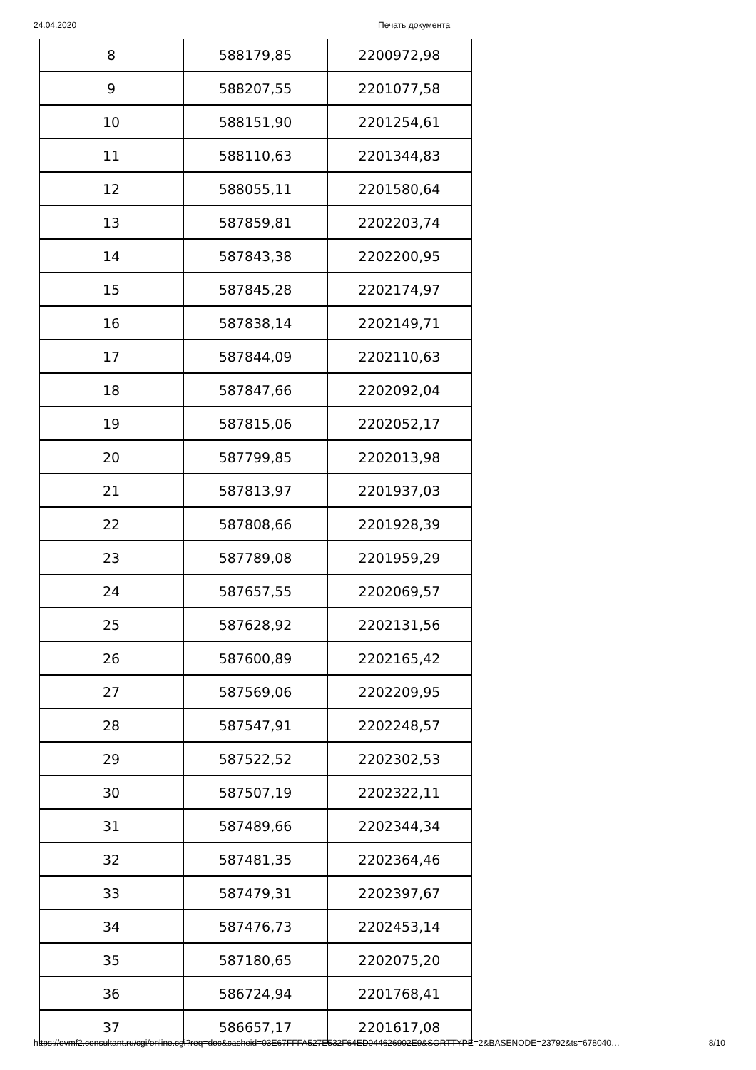24.04.2020 Печать документа
| 8 | 588179,85 | 2200972,98 |
| 9 | 588207,55 | 2201077,58 |
| 10 | 588151,90 | 2201254,61 |
| 11 | 588110,63 | 2201344,83 |
| 12 | 588055,11 | 2201580,64 |
| 13 | 587859,81 | 2202203,74 |
| 14 | 587843,38 | 2202200,95 |
| 15 | 587845,28 | 2202174,97 |
| 16 | 587838,14 | 2202149,71 |
| 17 | 587844,09 | 2202110,63 |
| 18 | 587847,66 | 2202092,04 |
| 19 | 587815,06 | 2202052,17 |
| 20 | 587799,85 | 2202013,98 |
| 21 | 587813,97 | 2201937,03 |
| 22 | 587808,66 | 2201928,39 |
| 23 | 587789,08 | 2201959,29 |
| 24 | 587657,55 | 2202069,57 |
| 25 | 587628,92 | 2202131,56 |
| 26 | 587600,89 | 2202165,42 |
| 27 | 587569,06 | 2202209,95 |
| 28 | 587547,91 | 2202248,57 |
| 29 | 587522,52 | 2202302,53 |
| 30 | 587507,19 | 2202322,11 |
| 31 | 587489,66 | 2202344,34 |
| 32 | 587481,35 | 2202364,46 |
| 33 | 587479,31 | 2202397,67 |
| 34 | 587476,73 | 2202453,14 |
| 35 | 587180,65 | 2202075,20 |
| 36 | 586724,94 | 2201768,41 |
| 37 | 586657,17 | 2201617,08 |
https://ovmf2.consultant.ru/cgi/online.cgi?req=doc&cacheid=03E67FFFA527E532F64ED044626902E9&SORTTYPE=2&BASENODE=23792&ts=678040… 8/10